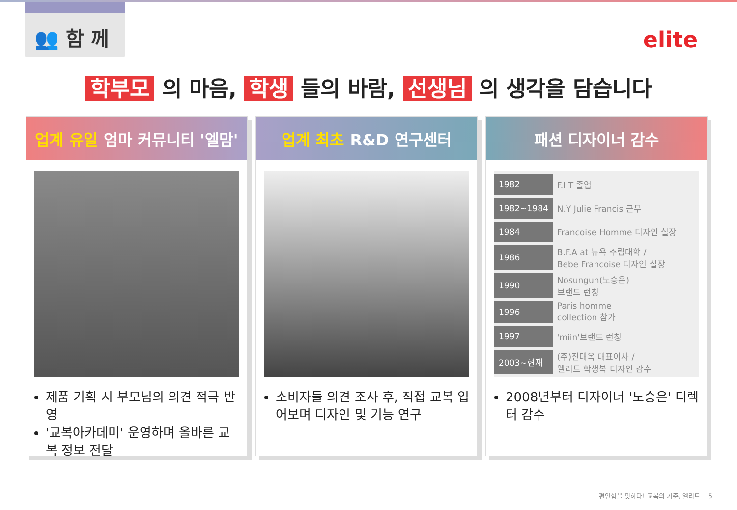👥 함 께
elite
학부모 의 마음, 학생 들의 바람, 선생님 의 생각을 담습니다
업계 유일 엄마 커뮤니티 '엘맘'
제품 기획 시 부모님의 의견 적극 반영
'교복아카데미' 운영하며 올바른 교복 정보 전달
업계 최초 R&D 연구센터
소비자들 의견 조사 후, 직접 교복 입어보며 디자인 및 기능 연구
패션 디자이너 감수
| 1982 | F.I.T 졸업 |
| 1982~1984 | N.Y Julie Francis 근무 |
| 1984 | Francoise Homme 디자인 실장 |
| 1986 | B.F.A at 뉴욕 주립대학 / Bebe Francoise 디자인 실장 |
| 1990 | Nosungun(노승은) 브랜드 런칭 |
| 1996 | Paris homme collection 참가 |
| 1997 | 'miin'브랜드 런칭 |
| 2003~현재 | (주)진태옥 대표이사 / 엘리트 학생복 디자인 감수 |
2008년부터 디자이너 '노승은' 디렉터 감수
편안함을 핏하다! 교복의 기준, 엘리트 5